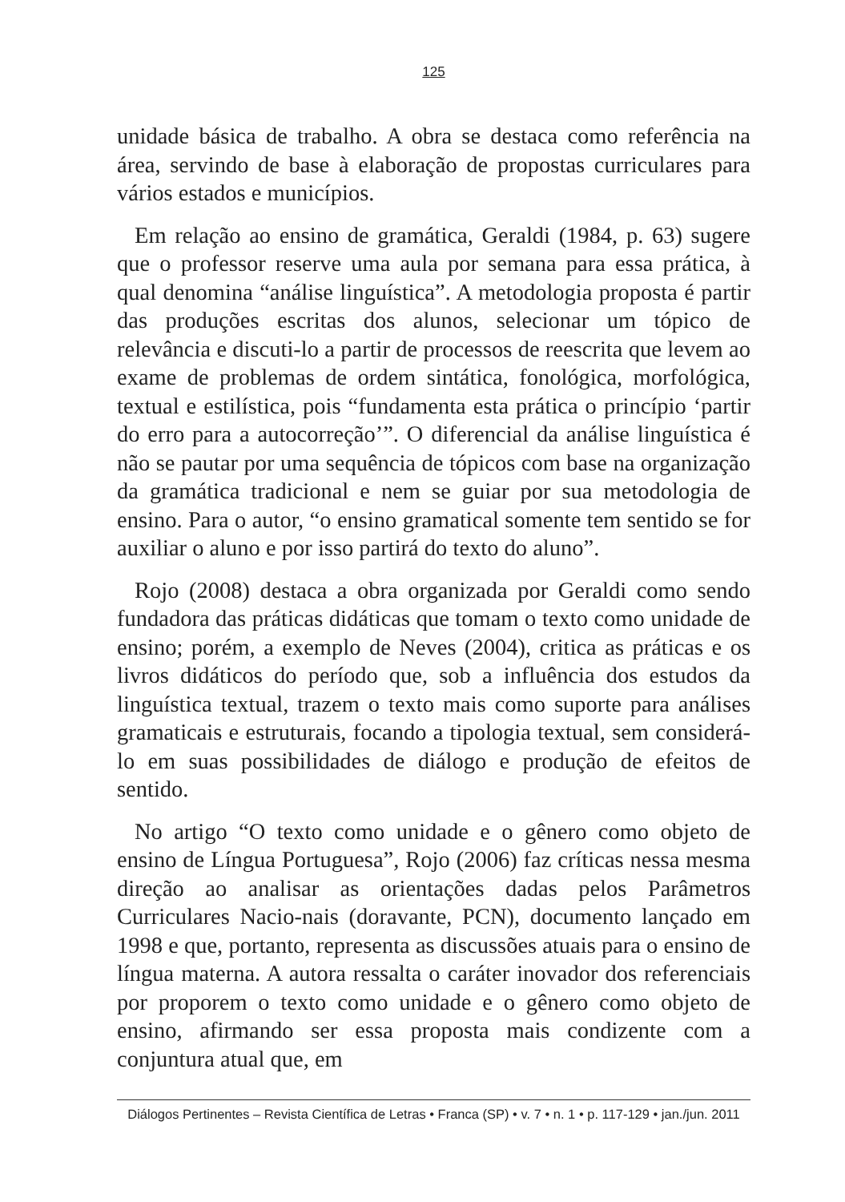125
unidade básica de trabalho. A obra se destaca como referência na área, servindo de base à elaboração de propostas curriculares para vários estados e municípios.
Em relação ao ensino de gramática, Geraldi (1984, p. 63) sugere que o professor reserve uma aula por semana para essa prática, à qual denomina “análise linguística”. A metodologia proposta é partir das produções escritas dos alunos, selecionar um tópico de relevância e discuti-lo a partir de processos de reescrita que levem ao exame de problemas de ordem sintática, fonológica, morfológica, textual e estilística, pois “fundamenta esta prática o princípio ‘partir do erro para a autocorreção’”. O diferencial da análise linguística é não se pautar por uma sequência de tópicos com base na organização da gramática tradicional e nem se guiar por sua metodologia de ensino. Para o autor, “o ensino gramatical somente tem sentido se for auxiliar o aluno e por isso partirá do texto do aluno”.
Rojo (2008) destaca a obra organizada por Geraldi como sendo fundadora das práticas didáticas que tomam o texto como unidade de ensino; porém, a exemplo de Neves (2004), critica as práticas e os livros didáticos do período que, sob a influência dos estudos da linguística textual, trazem o texto mais como suporte para análises gramaticais e estruturais, focando a tipologia textual, sem considerá-lo em suas possibilidades de diálogo e produção de efeitos de sentido.
No artigo “O texto como unidade e o gênero como objeto de ensino de Língua Portuguesa”, Rojo (2006) faz críticas nessa mesma direção ao analisar as orientações dadas pelos Parâmetros Curriculares Nacio-nais (doravante, PCN), documento lançado em 1998 e que, portanto, representa as discussões atuais para o ensino de língua materna. A autora ressalta o caráter inovador dos referenciais por proporem o texto como unidade e o gênero como objeto de ensino, afirmando ser essa proposta mais condizente com a conjuntura atual que, em
Diálogos Pertinentes – Revista Científica de Letras • Franca (SP) • v. 7 • n. 1 • p. 117-129 • jan./jun. 2011